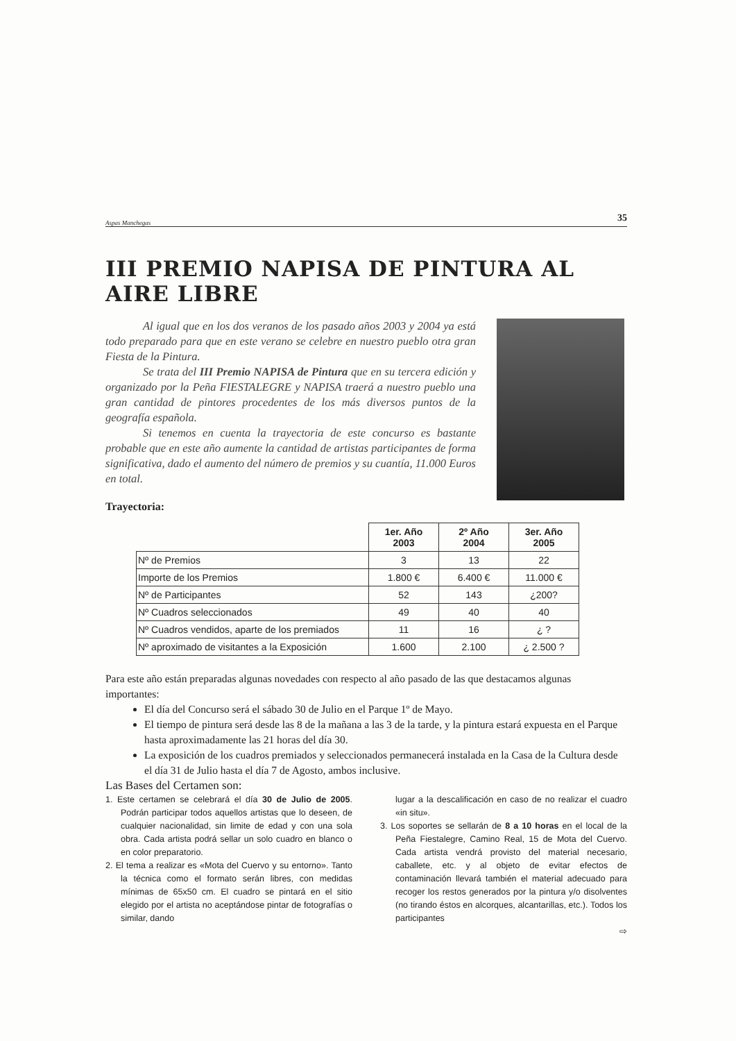Aspas Manchegas 35
III PREMIO NAPISA DE PINTURA AL AIRE LIBRE
Al igual que en los dos veranos de los pasado años 2003 y 2004 ya está todo preparado para que en este verano se celebre en nuestro pueblo otra gran Fiesta de la Pintura.
Se trata del III Premio NAPISA de Pintura que en su tercera edición y organizado por la Peña FIESTALEGRE y NAPISA traerá a nuestro pueblo una gran cantidad de pintores procedentes de los más diversos puntos de la geografía española.
Si tenemos en cuenta la trayectoria de este concurso es bastante probable que en este año aumente la cantidad de artistas participantes de forma significativa, dado el aumento del número de premios y su cuantía, 11.000 Euros en total.
Trayectoria:
| | 1er. Año 2003 | 2º Año 2004 | 3er. Año 2005 |
| Nº de Premios | 3 | 13 | 22 |
| Importe de los Premios | 1.800 € | 6.400 € | 11.000 € |
| Nº de Participantes | 52 | 143 | ¿200? |
| Nº Cuadros seleccionados | 49 | 40 | 40 |
| Nº Cuadros vendidos, aparte de los premiados | 11 | 16 | ¿ ? |
| Nº aproximado de visitantes a la Exposición | 1.600 | 2.100 | ¿ 2.500 ? |
Para este año están preparadas algunas novedades con respecto al año pasado de las que destacamos algunas importantes:
El día del Concurso será el sábado 30 de Julio en el Parque 1º de Mayo.
El tiempo de pintura será desde las 8 de la mañana a las 3 de la tarde, y la pintura estará expuesta en el Parque hasta aproximadamente las 21 horas del día 30.
La exposición de los cuadros premiados y seleccionados permanecerá instalada en la Casa de la Cultura desde el día 31 de Julio hasta el día 7 de Agosto, ambos inclusive.
Las Bases del Certamen son:
1. Este certamen se celebrará el día 30 de Julio de 2005. Podrán participar todos aquellos artistas que lo deseen, de cualquier nacionalidad, sin limite de edad y con una sola obra. Cada artista podrá sellar un solo cuadro en blanco o en color preparatorio.
2. El tema a realizar es «Mota del Cuervo y su entorno». Tanto la técnica como el formato serán libres, con medidas mínimas de 65x50 cm. El cuadro se pintará en el sitio elegido por el artista no aceptándose pintar de fotografías o similar, dando
lugar a la descalificación en caso de no realizar el cuadro «in situ».
3. Los soportes se sellarán de 8 a 10 horas en el local de la Peña Fiestalegre, Camino Real, 15 de Mota del Cuervo. Cada artista vendrá provisto del material necesario, caballete, etc. y al objeto de evitar efectos de contaminación llevará también el material adecuado para recoger los restos generados por la pintura y/o disolventes (no tirando éstos en alcorques, alcantarillas, etc.). Todos los participantes
⇨